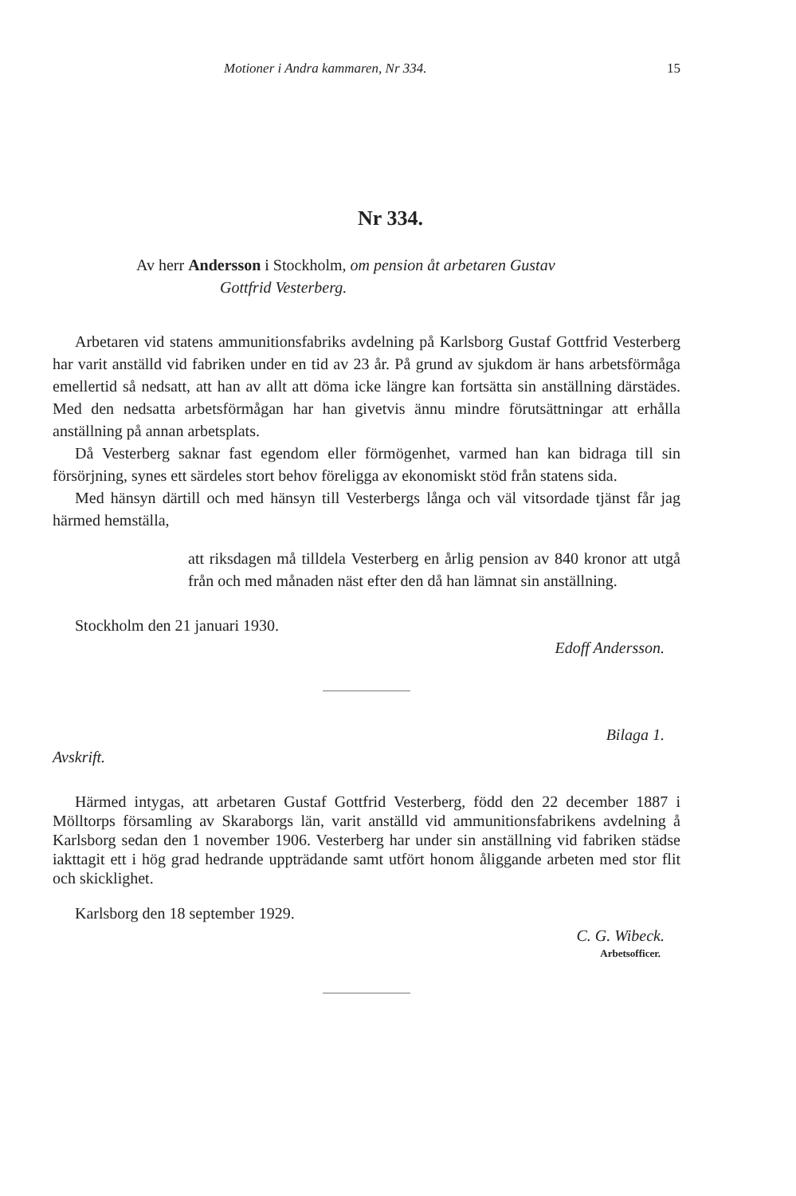Motioner i Andra kammaren, Nr 334. 15
Nr 334.
Av herr Andersson i Stockholm, om pension åt arbetaren Gustav
Gottfrid Vesterberg.
Arbetaren vid statens ammunitionsfabriks avdelning på Karlsborg Gustaf Gottfrid Vesterberg har varit anställd vid fabriken under en tid av 23 år. På grund av sjukdom är hans arbetsförmåga emellertid så nedsatt, att han av allt att döma icke längre kan fortsätta sin anställning därstädes. Med den nedsatta arbetsförmågan har han givetvis ännu mindre förutsättningar att erhålla anställning på annan arbetsplats.
Då Vesterberg saknar fast egendom eller förmögenhet, varmed han kan bidraga till sin försörjning, synes ett särdeles stort behov föreligga av ekonomiskt stöd från statens sida.
Med hänsyn därtill och med hänsyn till Vesterbergs långa och väl vitsordade tjänst får jag härmed hemställa,
att riksdagen må tilldela Vesterberg en årlig pension av 840 kronor att utgå från och med månaden näst efter den då han lämnat sin anställning.
Stockholm den 21 januari 1930.
Edoff Andersson.
Bilaga 1.
Avskrift.
Härmed intygas, att arbetaren Gustaf Gottfrid Vesterberg, född den 22 december 1887 i Mölltorps församling av Skaraborgs län, varit anställd vid ammunitionsfabrikens avdelning å Karlsborg sedan den 1 november 1906. Vesterberg har under sin anställning vid fabriken städse iakttagit ett i hög grad hedrande uppträdande samt utfört honom åliggande arbeten med stor flit och skicklighet.
Karlsborg den 18 september 1929.
C. G. Wibeck.
Arbetsofficer.